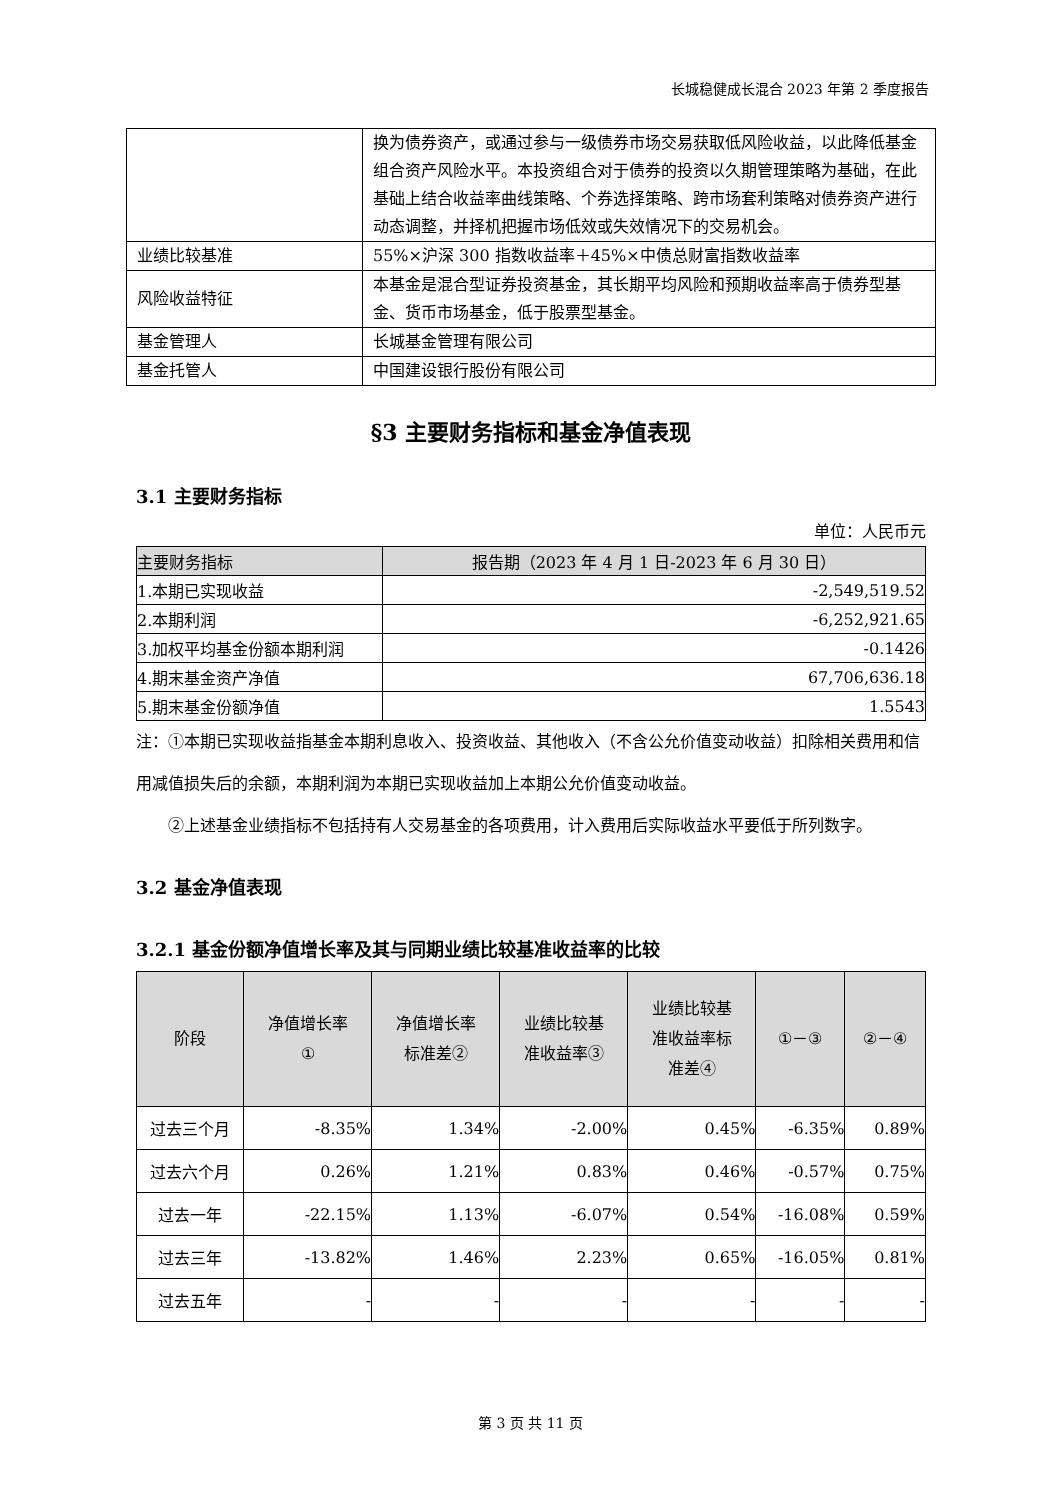长城稳健成长混合 2023 年第 2 季度报告
| | 换为债券资产，或通过参与一级债券市场交易获取低风险收益，以此降低基金组合资产风险水平。本投资组合对于债券的投资以久期管理策略为基础，在此基础上结合收益率曲线策略、个券选择策略、跨市场套利策略对债券资产进行动态调整，并择机把握市场低效或失效情况下的交易机会。 |
| 业绩比较基准 | 55%×沪深 300 指数收益率＋45%×中债总财富指数收益率 |
| 风险收益特征 | 本基金是混合型证券投资基金，其长期平均风险和预期收益率高于债券型基金、货币市场基金，低于股票型基金。 |
| 基金管理人 | 长城基金管理有限公司 |
| 基金托管人 | 中国建设银行股份有限公司 |
§3 主要财务指标和基金净值表现
3.1 主要财务指标
单位：人民币元
| 主要财务指标 | 报告期（2023 年 4 月 1 日-2023 年 6 月 30 日） |
| --- | --- |
| 1.本期已实现收益 | -2,549,519.52 |
| 2.本期利润 | -6,252,921.65 |
| 3.加权平均基金份额本期利润 | -0.1426 |
| 4.期末基金资产净值 | 67,706,636.18 |
| 5.期末基金份额净值 | 1.5543 |
注：①本期已实现收益指基金本期利息收入、投资收益、其他收入（不含公允价值变动收益）扣除相关费用和信用减值损失后的余额，本期利润为本期已实现收益加上本期公允价值变动收益。
②上述基金业绩指标不包括持有人交易基金的各项费用，计入费用后实际收益水平要低于所列数字。
3.2 基金净值表现
3.2.1 基金份额净值增长率及其与同期业绩比较基准收益率的比较
| 阶段 | 净值增长率 ① | 净值增长率 标准差② | 业绩比较基 准收益率③ | 业绩比较基 准收益率标 准差④ | ①－③ | ②－④ |
| --- | --- | --- | --- | --- | --- | --- |
| 过去三个月 | -8.35% | 1.34% | -2.00% | 0.45% | -6.35% | 0.89% |
| 过去六个月 | 0.26% | 1.21% | 0.83% | 0.46% | -0.57% | 0.75% |
| 过去一年 | -22.15% | 1.13% | -6.07% | 0.54% | -16.08% | 0.59% |
| 过去三年 | -13.82% | 1.46% | 2.23% | 0.65% | -16.05% | 0.81% |
| 过去五年 | - | - | - | - | - | - |
第 3 页 共 11 页